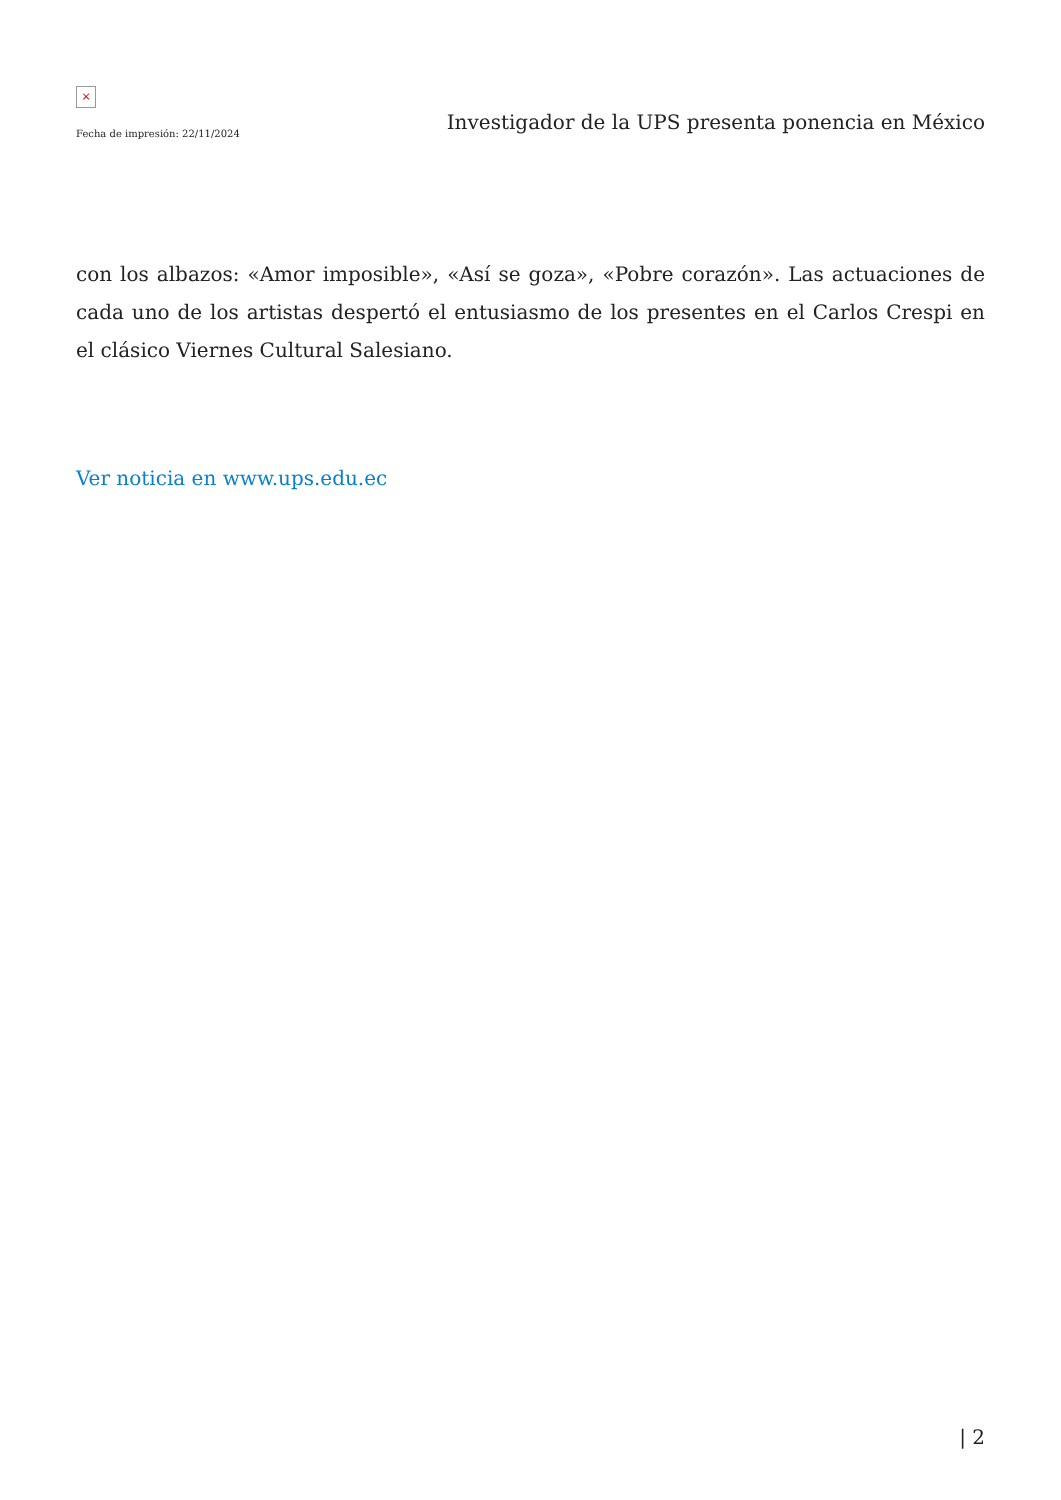×
Fecha de impresión: 22/11/2024
Investigador de la UPS presenta ponencia en México
con los albazos: «Amor imposible», «Así se goza», «Pobre corazón». Las actuaciones de cada uno de los artistas despertó el entusiasmo de los presentes en el Carlos Crespi en el clásico Viernes Cultural Salesiano.
Ver noticia en www.ups.edu.ec
| 2